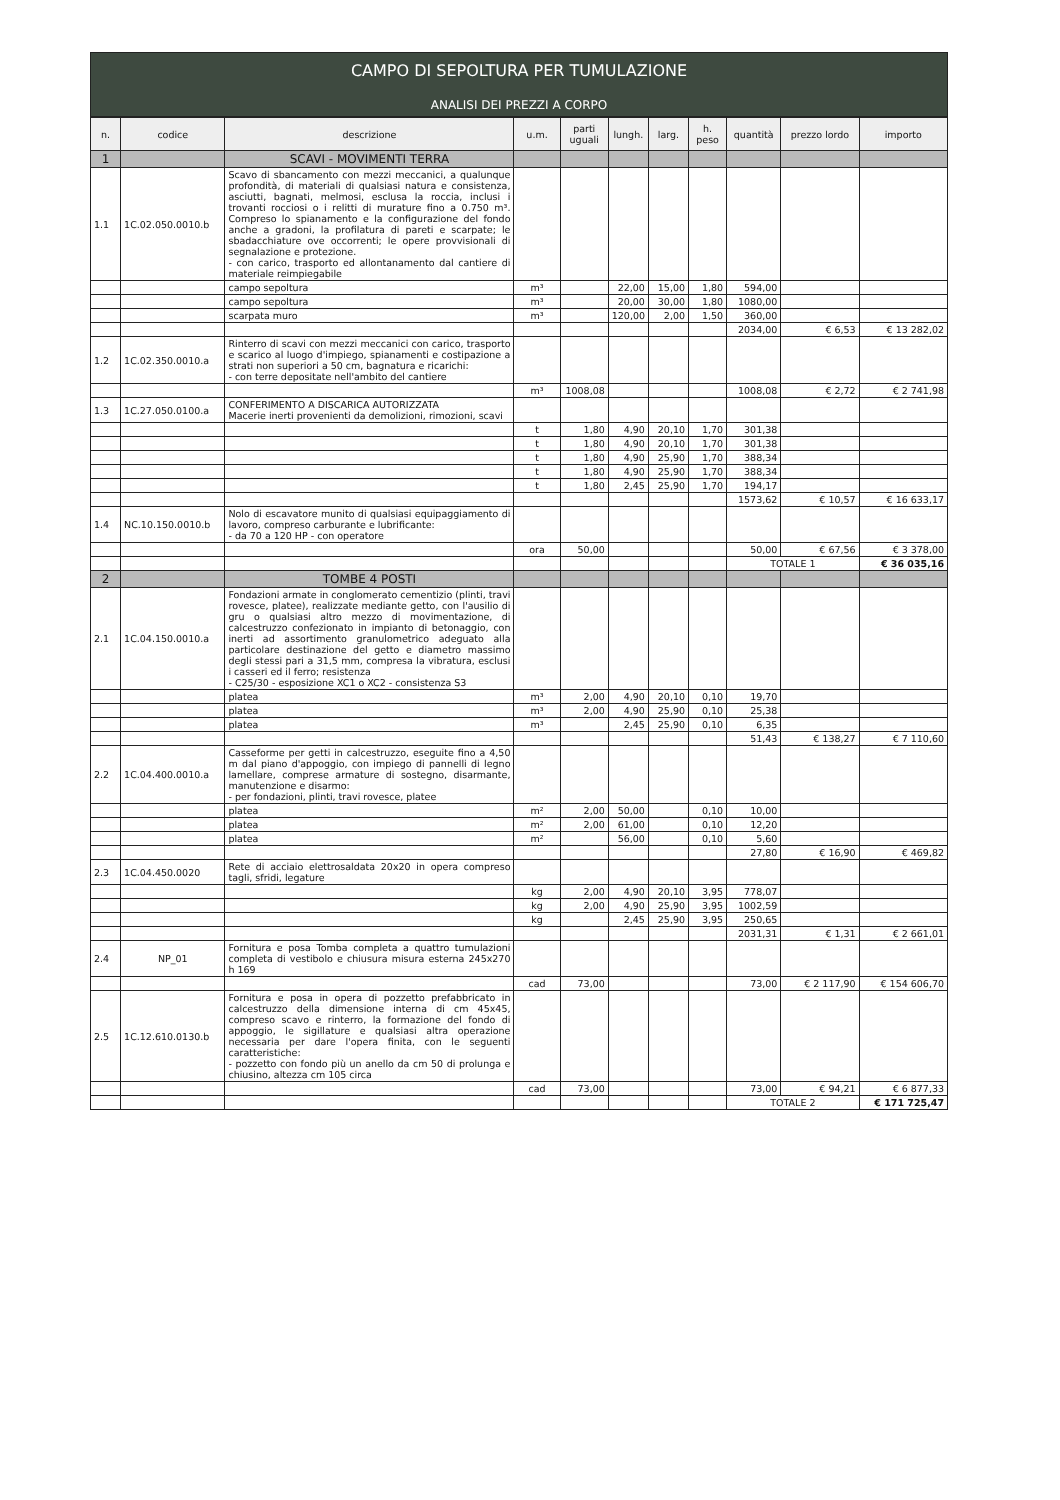CAMPO DI SEPOLTURA PER TUMULAZIONE
ANALISI DEI PREZZI A CORPO
| n. | codice | descrizione | u.m. | parti uguali | lungh. | larg. | h. peso | quantità | prezzo lordo | importo |
| --- | --- | --- | --- | --- | --- | --- | --- | --- | --- | --- |
| 1 | | SCAVI - MOVIMENTI TERRA | | | | | | | | |
| 1.1 | 1C.02.050.0010.b | Scavo di sbancamento con mezzi meccanici, a qualunque profondità, di materiali di qualsiasi natura e consistenza, asciutti, bagnati, melmosi, esclusa la roccia, inclusi i trovanti rocciosi o i relitti di murature fino a 0.750 m³. Compreso lo spianamento e la configurazione del fondo anche a gradoni, la profilatura di pareti e scarpate; le sbadacchiature ove occorrenti; le opere provvisionali di segnalazione e protezione. - con carico, trasporto ed allontanamento dal cantiere di materiale reimpiegabile | | | | | | | | |
| | | campo sepoltura | m³ | | 22,00 | 15,00 | 1,80 | 594,00 | | |
| | | campo sepoltura | m³ | | 20,00 | 30,00 | 1,80 | 1080,00 | | |
| | | scarpata muro | m³ | | 120,00 | 2,00 | 1,50 | 360,00 | | |
| | | | | | | | | 2034,00 | € 6,53 | € 13 282,02 |
| 1.2 | 1C.02.350.0010.a | Rinterro di scavi con mezzi meccanici con carico, trasporto e scarico al luogo d'impiego, spianamenti e costipazione a strati non superiori a 50 cm, bagnatura e ricarichi: - con terre depositate nell'ambito del cantiere | | | | | | | | |
| | | | m³ | 1008,08 | | | | 1008,08 | € 2,72 | € 2 741,98 |
| 1.3 | 1C.27.050.0100.a | CONFERIMENTO A DISCARICA AUTORIZZATA Macerie inerti provenienti da demolizioni, rimozioni, scavi | | | | | | | | |
| | | | t | 1,80 | 4,90 | 20,10 | 1,70 | 301,38 | | |
| | | | t | 1,80 | 4,90 | 20,10 | 1,70 | 301,38 | | |
| | | | t | 1,80 | 4,90 | 25,90 | 1,70 | 388,34 | | |
| | | | t | 1,80 | 4,90 | 25,90 | 1,70 | 388,34 | | |
| | | | t | 1,80 | 2,45 | 25,90 | 1,70 | 194,17 | | |
| | | | | | | | | 1573,62 | € 10,57 | € 16 633,17 |
| 1.4 | NC.10.150.0010.b | Nolo di escavatore munito di qualsiasi equipaggiamento di lavoro, compreso carburante e lubrificante: - da 70 a 120 HP - con operatore | | | | | | | | |
| | | | ora | 50,00 | | | | 50,00 | € 67,56 | € 3 378,00 |
| | | | | | | | | TOTALE 1 | | € 36 035,16 |
| 2 | | TOMBE 4 POSTI | | | | | | | | |
| 2.1 | 1C.04.150.0010.a | Fondazioni armate in conglomerato cementizio (plinti, travi rovesce, platee), realizzate mediante getto, con l'ausilio di gru o qualsiasi altro mezzo di movimentazione, di calcestruzzo confezionato in impianto di betonaggio, con inerti ad assortimento granulometrico adeguato alla particolare destinazione del getto e diametro massimo degli stessi pari a 31,5 mm, compresa la vibratura, esclusi i casseri ed il ferro; resistenza - C25/30 - esposizione XC1 o XC2 - consistenza S3 | | | | | | | | |
| | | platea | m³ | 2,00 | 4,90 | 20,10 | 0,10 | 19,70 | | |
| | | platea | m³ | 2,00 | 4,90 | 25,90 | 0,10 | 25,38 | | |
| | | platea | m³ | | 2,45 | 25,90 | 0,10 | 6,35 | | |
| | | | | | | | | 51,43 | € 138,27 | € 7 110,60 |
| 2.2 | 1C.04.400.0010.a | Casseforme per getti in calcestruzzo, eseguite fino a 4,50 m dal piano d'appoggio, con impiego di pannelli di legno lamellare, comprese armature di sostegno, disarmante, manutenzione e disarmo: - per fondazioni, plinti, travi rovesce, platee | | | | | | | | |
| | | platea | m² | 2,00 | 50,00 | | 0,10 | 10,00 | | |
| | | platea | m² | 2,00 | 61,00 | | 0,10 | 12,20 | | |
| | | platea | m² | | 56,00 | | 0,10 | 5,60 | | |
| | | | | | | | | 27,80 | € 16,90 | € 469,82 |
| 2.3 | 1C.04.450.0020 | Rete di acciaio elettrosaldata 20x20 in opera compreso tagli, sfridi, legature | | | | | | | | |
| | | | kg | 2,00 | 4,90 | 20,10 | 3,95 | 778,07 | | |
| | | | kg | 2,00 | 4,90 | 25,90 | 3,95 | 1002,59 | | |
| | | | kg | | 2,45 | 25,90 | 3,95 | 250,65 | | |
| | | | | | | | | 2031,31 | € 1,31 | € 2 661,01 |
| 2.4 | NP_01 | Fornitura e posa Tomba completa a quattro tumulazioni completa di vestibolo e chiusura misura esterna 245x270 h 169 | | | | | | | | |
| | | | cad | 73,00 | | | | 73,00 | € 2 117,90 | € 154 606,70 |
| 2.5 | 1C.12.610.0130.b | Fornitura e posa in opera di pozzetto prefabbricato in calcestruzzo della dimensione interna di cm 45x45, compreso scavo e rinterro, la formazione del fondo di appoggio, le sigillature e qualsiasi altra operazione necessaria per dare l'opera finita, con le seguenti caratteristiche: - pozzetto con fondo più un anello da cm 50 di prolunga e chiusino, altezza cm 105 circa | | | | | | | | |
| | | | cad | 73,00 | | | | 73,00 | € 94,21 | € 6 877,33 |
| | | | | | | | | TOTALE 2 | | € 171 725,47 |